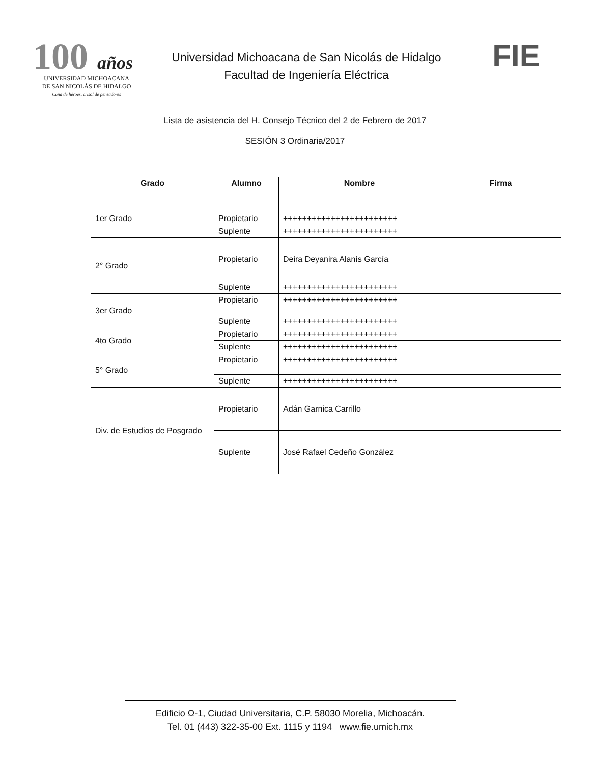100 años
UNIVERSIDAD MICHOACANA
DE SAN NICOLÁS DE HIDALGO
Cuna de héroes, crisol de pensadores
Universidad Michoacana de San Nicolás de Hidalgo
Facultad de Ingeniería Eléctrica
FIE
Lista de asistencia del H. Consejo Técnico del 2 de Febrero de 2017
SESIÓN 3 Ordinaria/2017
| Grado | Alumno | Nombre | Firma |
| --- | --- | --- | --- |
| 1er Grado | Propietario | ++++++++++++++++++++++++ | |
| | Suplente | ++++++++++++++++++++++++ | |
| 2° Grado | Propietario | Deira Deyanira Alanís García | |
| | Suplente | ++++++++++++++++++++++++ | |
| 3er Grado | Propietario | ++++++++++++++++++++++++ | |
| | Suplente | ++++++++++++++++++++++++ | |
| 4to Grado | Propietario | ++++++++++++++++++++++++ | |
| | Suplente | ++++++++++++++++++++++++ | |
| 5° Grado | Propietario | ++++++++++++++++++++++++ | |
| | Suplente | ++++++++++++++++++++++++ | |
| Div. de Estudios de Posgrado | Propietario | Adán Garnica Carrillo | |
| | Suplente | José Rafael Cedeño González | |
Edificio Ω-1, Ciudad Universitaria, C.P. 58030 Morelia, Michoacán.
Tel. 01 (443) 322-35-00 Ext. 1115 y 1194 www.fie.umich.mx